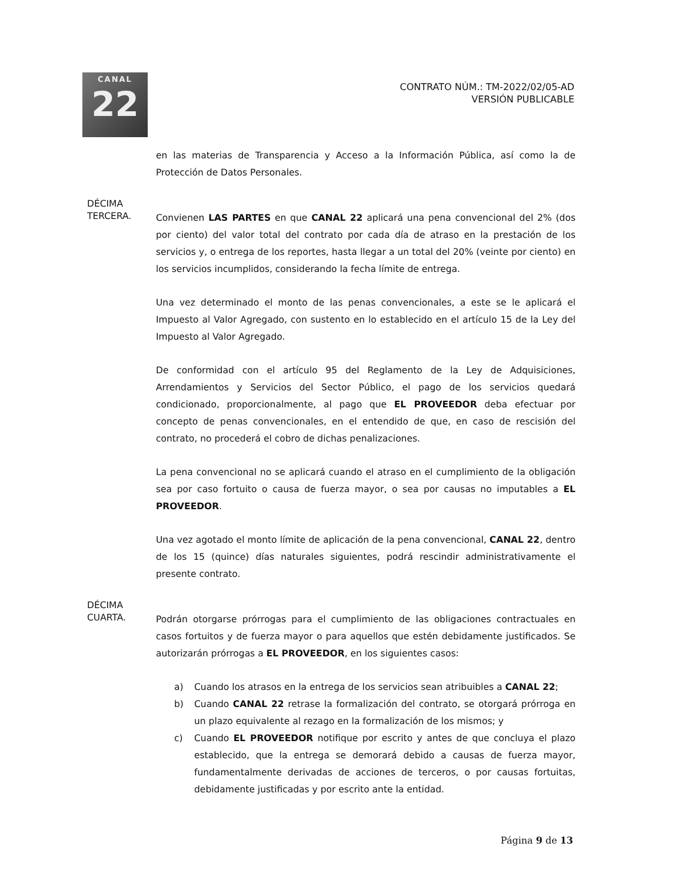CANAL
22
CONTRATO NÚM.: TM-2022/02/05-AD
VERSIÓN PUBLICABLE
en las materias de Transparencia y Acceso a la Información Pública, así como la de Protección de Datos Personales.
DÉCIMA
TERCERA.
Convienen LAS PARTES en que CANAL 22 aplicará una pena convencional del 2% (dos por ciento) del valor total del contrato por cada día de atraso en la prestación de los servicios y, o entrega de los reportes, hasta llegar a un total del 20% (veinte por ciento) en los servicios incumplidos, considerando la fecha límite de entrega.
Una vez determinado el monto de las penas convencionales, a este se le aplicará el Impuesto al Valor Agregado, con sustento en lo establecido en el artículo 15 de la Ley del Impuesto al Valor Agregado.
De conformidad con el artículo 95 del Reglamento de la Ley de Adquisiciones, Arrendamientos y Servicios del Sector Público, el pago de los servicios quedará condicionado, proporcionalmente, al pago que EL PROVEEDOR deba efectuar por concepto de penas convencionales, en el entendido de que, en caso de rescisión del contrato, no procederá el cobro de dichas penalizaciones.
La pena convencional no se aplicará cuando el atraso en el cumplimiento de la obligación sea por caso fortuito o causa de fuerza mayor, o sea por causas no imputables a EL PROVEEDOR.
Una vez agotado el monto límite de aplicación de la pena convencional, CANAL 22, dentro de los 15 (quince) días naturales siguientes, podrá rescindir administrativamente el presente contrato.
DÉCIMA
CUARTA.
Podrán otorgarse prórrogas para el cumplimiento de las obligaciones contractuales en casos fortuitos y de fuerza mayor o para aquellos que estén debidamente justificados. Se autorizarán prórrogas a EL PROVEEDOR, en los siguientes casos:
a) Cuando los atrasos en la entrega de los servicios sean atribuibles a CANAL 22;
b) Cuando CANAL 22 retrase la formalización del contrato, se otorgará prórroga en un plazo equivalente al rezago en la formalización de los mismos; y
c) Cuando EL PROVEEDOR notifique por escrito y antes de que concluya el plazo establecido, que la entrega se demorará debido a causas de fuerza mayor, fundamentalmente derivadas de acciones de terceros, o por causas fortuitas, debidamente justificadas y por escrito ante la entidad.
Página 9 de 13